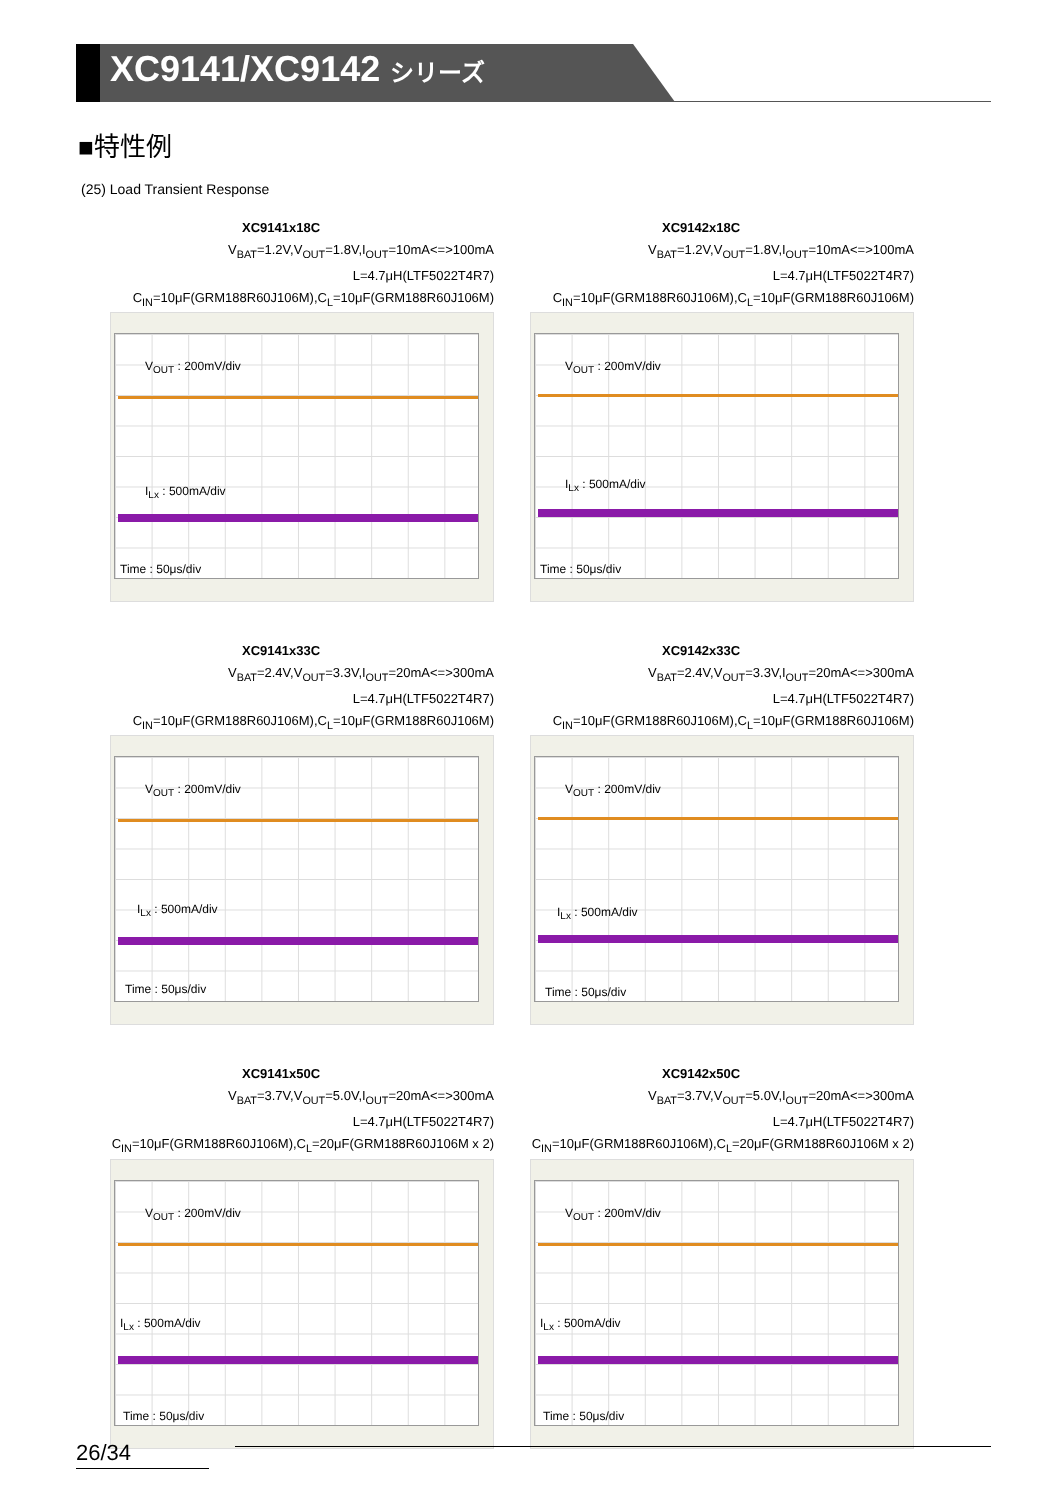XC9141/XC9142 シリーズ
■特性例
(25) Load Transient Response
XC9141x18C
V<sub>BAT</sub>=1.2V,V<sub>OUT</sub>=1.8V,I<sub>OUT</sub>=10mA<=>100mA
L=4.7μH(LTF5022T4R7)
C<sub>IN</sub>=10μF(GRM188R60J106M),C<sub>L</sub>=10μF(GRM188R60J106M)
V<sub>OUT</sub> : 200mV/div
I<sub>Lx</sub> : 500mA/div
Time : 50μs/div
XC9142x18C
V<sub>BAT</sub>=1.2V,V<sub>OUT</sub>=1.8V,I<sub>OUT</sub>=10mA<=>100mA
L=4.7μH(LTF5022T4R7)
C<sub>IN</sub>=10μF(GRM188R60J106M),C<sub>L</sub>=10μF(GRM188R60J106M)
V<sub>OUT</sub> : 200mV/div
I<sub>Lx</sub> : 500mA/div
Time : 50μs/div
XC9141x33C
V<sub>BAT</sub>=2.4V,V<sub>OUT</sub>=3.3V,I<sub>OUT</sub>=20mA<=>300mA
L=4.7μH(LTF5022T4R7)
C<sub>IN</sub>=10μF(GRM188R60J106M),C<sub>L</sub>=10μF(GRM188R60J106M)
V<sub>OUT</sub> : 200mV/div
I<sub>Lx</sub> : 500mA/div
Time : 50μs/div
XC9142x33C
V<sub>BAT</sub>=2.4V,V<sub>OUT</sub>=3.3V,I<sub>OUT</sub>=20mA<=>300mA
L=4.7μH(LTF5022T4R7)
C<sub>IN</sub>=10μF(GRM188R60J106M),C<sub>L</sub>=10μF(GRM188R60J106M)
V<sub>OUT</sub> : 200mV/div
I<sub>Lx</sub> : 500mA/div
Time : 50μs/div
XC9141x50C
V<sub>BAT</sub>=3.7V,V<sub>OUT</sub>=5.0V,I<sub>OUT</sub>=20mA<=>300mA
L=4.7μH(LTF5022T4R7)
C<sub>IN</sub>=10μF(GRM188R60J106M),C<sub>L</sub>=20μF(GRM188R60J106M x 2)
V<sub>OUT</sub> : 200mV/div
I<sub>Lx</sub> : 500mA/div
Time : 50μs/div
XC9142x50C
V<sub>BAT</sub>=3.7V,V<sub>OUT</sub>=5.0V,I<sub>OUT</sub>=20mA<=>300mA
L=4.7μH(LTF5022T4R7)
C<sub>IN</sub>=10μF(GRM188R60J106M),C<sub>L</sub>=20μF(GRM188R60J106M x 2)
V<sub>OUT</sub> : 200mV/div
I<sub>Lx</sub> : 500mA/div
Time : 50μs/div
26/34